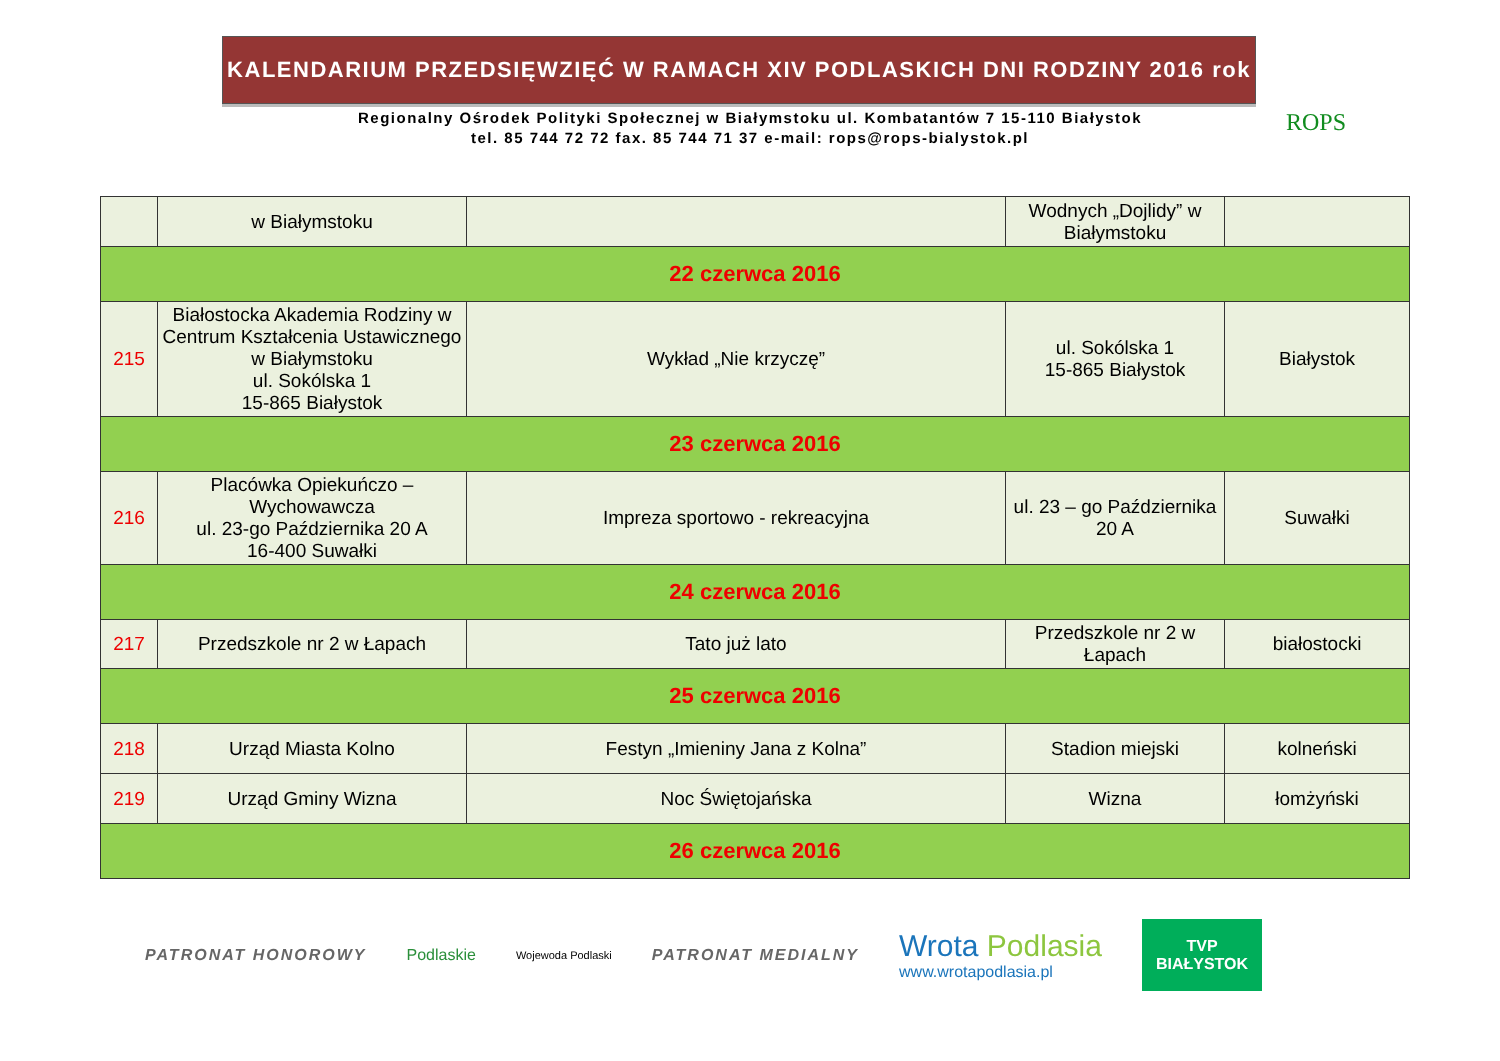KALENDARIUM PRZEDSIĘWZIĘĆ W RAMACH XIV PODLASKICH DNI RODZINY 2016 rok
ROPS
Regionalny Ośrodek Polityki Społecznej w Białymstoku ul. Kombatantów 7 15-110 Białystok
tel. 85 744 72 72 fax. 85 744 71 37 e-mail: rops@rops-bialystok.pl
| | w Białymstoku | | Wodnych „Dojlidy” w Białymstoku | |
| 22 czerwca 2016 | | | | |
| 215 | Białostocka Akademia Rodziny w Centrum Kształcenia Ustawicznego w Białymstoku ul. Sokólska 1 15-865 Białystok | Wykład „Nie krzyczę” | ul. Sokólska 1 15-865 Białystok | Białystok |
| 23 czerwca 2016 | | | | |
| 216 | Placówka Opiekuńczo – Wychowawcza ul. 23-go Października 20 A 16-400 Suwałki | Impreza sportowo - rekreacyjna | ul. 23 – go Października 20 A | Suwałki |
| 24 czerwca 2016 | | | | |
| 217 | Przedszkole nr 2 w Łapach | Tato już lato | Przedszkole nr 2 w Łapach | białostocki |
| 25 czerwca 2016 | | | | |
| 218 | Urząd Miasta Kolno | Festyn „Imieniny Jana z Kolna” | Stadion miejski | kolneński |
| 219 | Urząd Gminy Wizna | Noc Świętojańska | Wizna | łomżyński |
| 26 czerwca 2016 | | | | |
PATRONAT HONOROWY Podlaskie Wojewoda Podlaski PATRONAT MEDIALNY Wrota Podlasia
www.wrotapodlasia.pl
TVP
BIAŁYSTOK